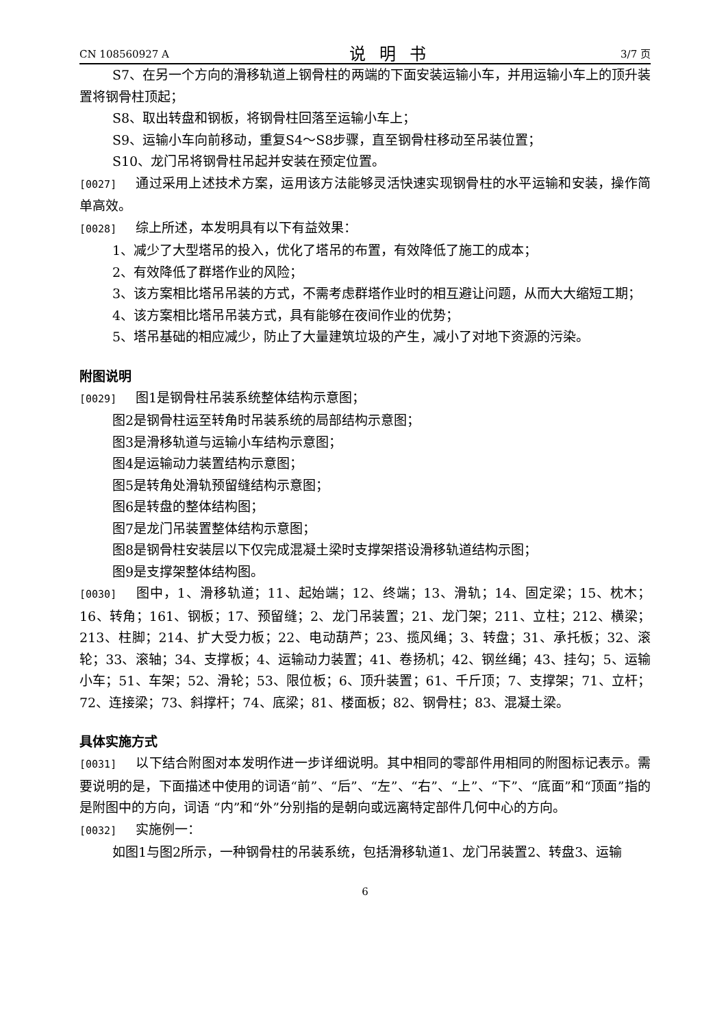CN 108560927 A 说明书 3/7 页
S7、在另一个方向的滑移轨道上钢骨柱的两端的下面安装运输小车，并用运输小车上的顶升装置将钢骨柱顶起；
S8、取出转盘和钢板，将钢骨柱回落至运输小车上；
S9、运输小车向前移动，重复S4～S8步骤，直至钢骨柱移动至吊装位置；
S10、龙门吊将钢骨柱吊起并安装在预定位置。
[0027] 通过采用上述技术方案，运用该方法能够灵活快速实现钢骨柱的水平运输和安装，操作简单高效。
[0028] 综上所述，本发明具有以下有益效果：
1、减少了大型塔吊的投入，优化了塔吊的布置，有效降低了施工的成本；
2、有效降低了群塔作业的风险；
3、该方案相比塔吊吊装的方式，不需考虑群塔作业时的相互避让问题，从而大大缩短工期；
4、该方案相比塔吊吊装方式，具有能够在夜间作业的优势；
5、塔吊基础的相应减少，防止了大量建筑垃圾的产生，减小了对地下资源的污染。
附图说明
[0029] 图1是钢骨柱吊装系统整体结构示意图；
图2是钢骨柱运至转角时吊装系统的局部结构示意图；
图3是滑移轨道与运输小车结构示意图；
图4是运输动力装置结构示意图；
图5是转角处滑轨预留缝结构示意图；
图6是转盘的整体结构图；
图7是龙门吊装置整体结构示意图；
图8是钢骨柱安装层以下仅完成混凝土梁时支撑架搭设滑移轨道结构示图；
图9是支撑架整体结构图。
[0030] 图中，1、滑移轨道；11、起始端；12、终端；13、滑轨；14、固定梁；15、枕木；16、转角；161、钢板；17、预留缝；2、龙门吊装置；21、龙门架；211、立柱；212、横梁；213、柱脚；214、扩大受力板；22、电动葫芦；23、揽风绳；3、转盘；31、承托板；32、滚轮；33、滚轴；34、支撑板；4、运输动力装置；41、卷扬机；42、钢丝绳；43、挂勾；5、运输小车；51、车架；52、滑轮；53、限位板；6、顶升装置；61、千斤顶；7、支撑架；71、立杆；72、连接梁；73、斜撑杆；74、底梁；81、楼面板；82、钢骨柱；83、混凝土梁。
具体实施方式
[0031] 以下结合附图对本发明作进一步详细说明。其中相同的零部件用相同的附图标记表示。需要说明的是，下面描述中使用的词语“前”、“后”、“左”、“右”、“上”、“下”、“底面”和“顶面”指的是附图中的方向，词语 “内”和“外”分别指的是朝向或远离特定部件几何中心的方向。
[0032] 实施例一：
如图1与图2所示，一种钢骨柱的吊装系统，包括滑移轨道1、龙门吊装置2、转盘3、运输
6